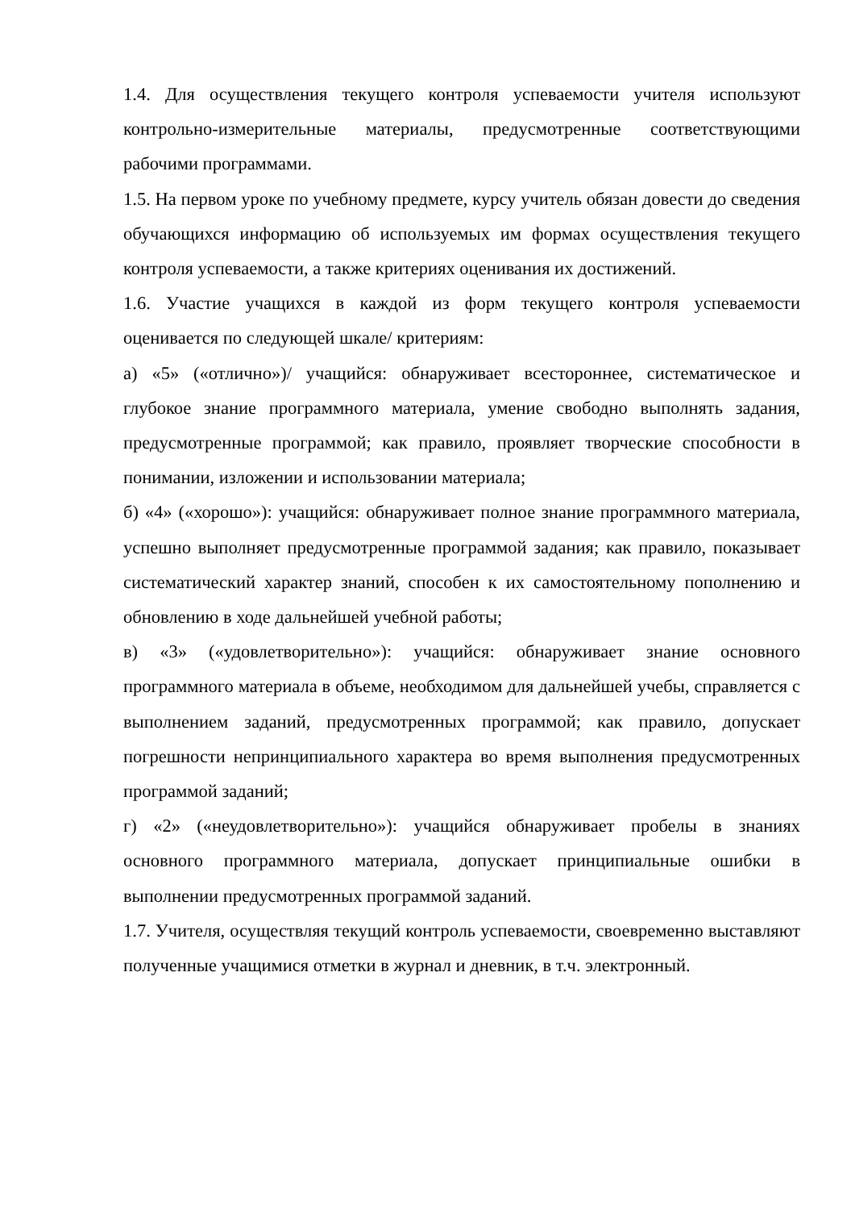1.4. Для осуществления текущего контроля успеваемости учителя используют контрольно-измерительные материалы, предусмотренные соответствующими рабочими программами.
1.5. На первом уроке по учебному предмете, курсу учитель обязан довести до сведения обучающихся информацию об используемых им формах осуществления текущего контроля успеваемости, а также критериях оценивания их достижений.
1.6. Участие учащихся в каждой из форм текущего контроля успеваемости оценивается по следующей шкале/ критериям:
а) «5» («отлично»)/ учащийся: обнаруживает всестороннее, систематическое и глубокое знание программного материала, умение свободно выполнять задания, предусмотренные программой; как правило, проявляет творческие способности в понимании, изложении и использовании материала;
б) «4» («хорошо»): учащийся: обнаруживает полное знание программного материала, успешно выполняет предусмотренные программой задания; как правило, показывает систематический характер знаний, способен к их самостоятельному пополнению и обновлению в ходе дальнейшей учебной работы;
в) «3» («удовлетворительно»): учащийся: обнаруживает знание основного программного материала в объеме, необходимом для дальнейшей учебы, справляется с выполнением заданий, предусмотренных программой; как правило, допускает погрешности непринципиального характера во время выполнения предусмотренных программой заданий;
г) «2» («неудовлетворительно»): учащийся обнаруживает пробелы в знаниях основного программного материала, допускает принципиальные ошибки в выполнении предусмотренных программой заданий.
1.7. Учителя, осуществляя текущий контроль успеваемости, своевременно выставляют полученные учащимися отметки в журнал и дневник, в т.ч. электронный.